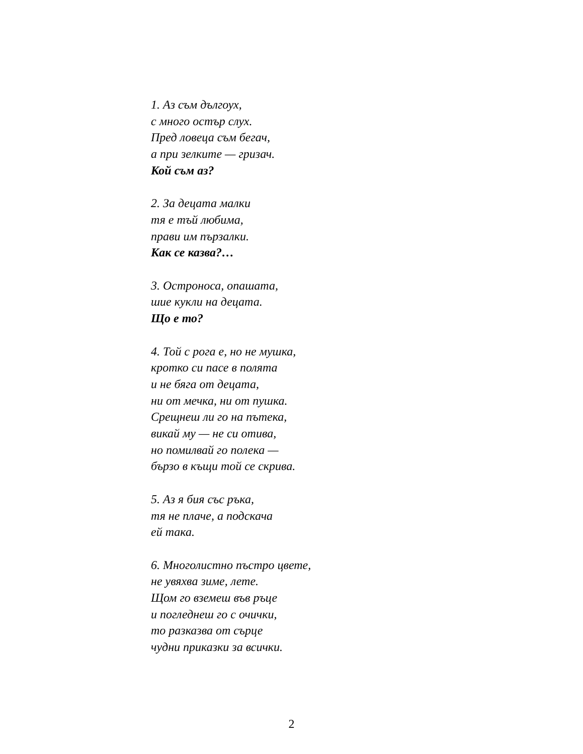1. Аз съм дългоух,
с много остър слух.
Пред ловеца съм бегач,
а при зелките — гризач.
Кой съм аз?
2. За децата малки
тя е тъй любима,
прави им пързалки.
Как се казва?…
3. Остроноса, опашата,
шие кукли на децата.
Що е то?
4. Той с рога е, но не мушка,
кротко си пасе в полята
и не бяга от децата,
ни от мечка, ни от пушка.
Срещнеш ли го на пътека,
викай му — не си отива,
но помилвай го полека —
бързо в къщи той се скрива.
5. Аз я бия със ръка,
тя не плаче, а подскача
ей така.
6. Многолистно пъстро цвете,
не увяхва зиме, лете.
Щом го вземеш във ръце
и погледнеш го с очички,
то разказва от сърце
чудни приказки за всички.
2